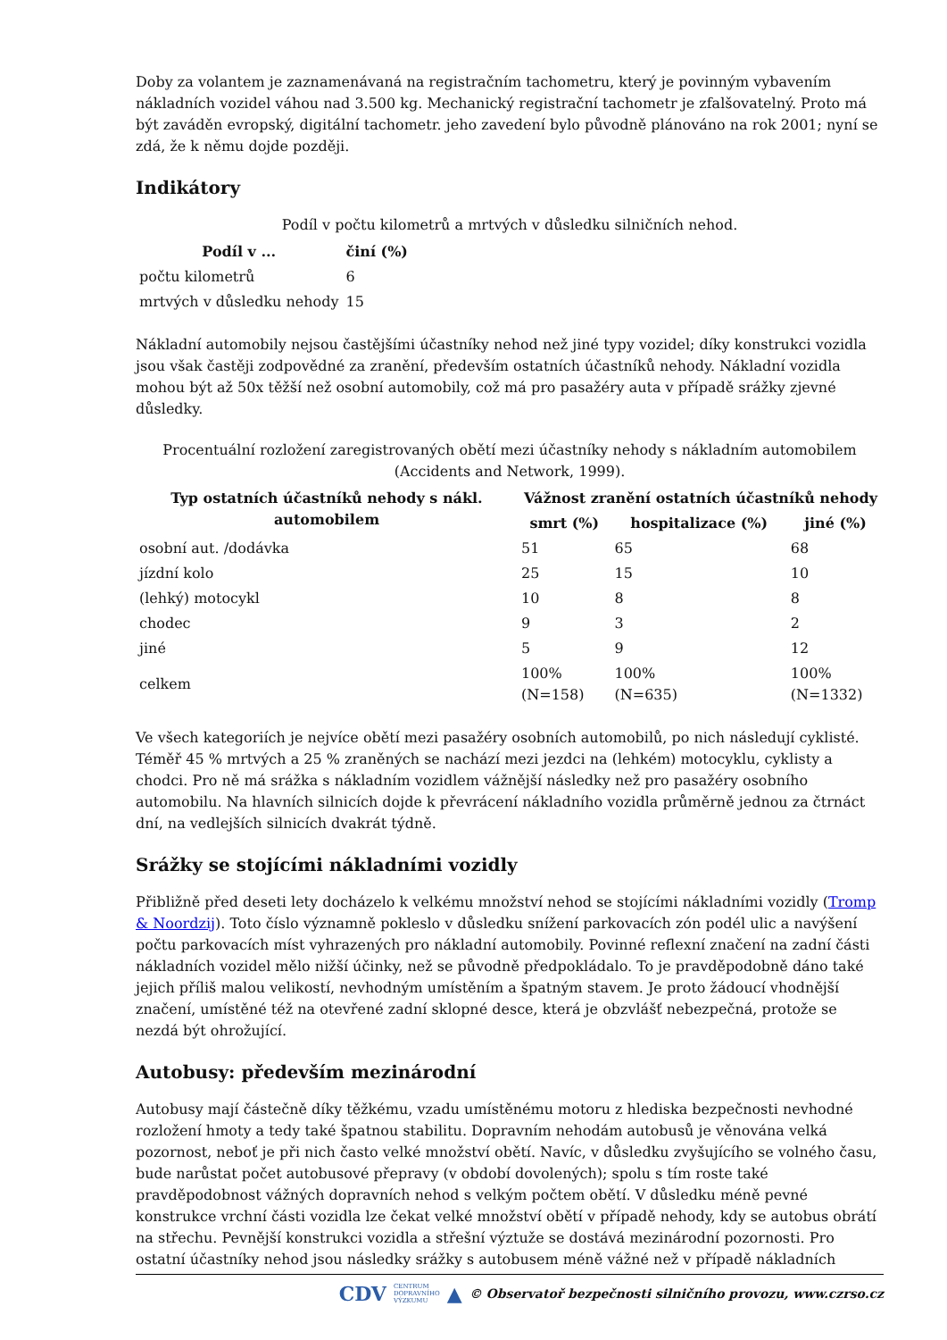Doby za volantem je zaznamenávaná na registračním tachometru, který je povinným vybavením nákladních vozidel váhou nad 3.500 kg. Mechanický registrační tachometr je zfalšovatelný. Proto má být zaváděn evropský, digitální tachometr. jeho zavedení bylo původně plánováno na rok 2001; nyní se zdá, že k němu dojde později.
Indikátory
Podíl v počtu kilometrů a mrtvých v důsledku silničních nehod.
| Podíl v ... | činí (%) |
| --- | --- |
| počtu kilometrů | 6 |
| mrtvých v důsledku nehody | 15 |
Nákladní automobily nejsou častějšími účastníky nehod než jiné typy vozidel; díky konstrukci vozidla jsou však častěji zodpovědné za zranění, především ostatních účastníků nehody. Nákladní vozidla mohou být až 50x těžší než osobní automobily, což má pro pasažéry auta v případě srážky zjevné důsledky.
Procentuální rozložení zaregistrovaných obětí mezi účastníky nehody s nákladním automobilem (Accidents and Network, 1999).
| Typ ostatních účastníků nehody s nákl. automobilem | Vážnost zranění ostatních účastníků nehody | | |
| --- | --- | --- | --- |
| | smrt (%) | hospitalizace (%) | jiné (%) |
| osobní aut. /dodávka | 51 | 65 | 68 |
| jízdní kolo | 25 | 15 | 10 |
| (lehký) motocykl | 10 | 8 | 8 |
| chodec | 9 | 3 | 2 |
| jiné | 5 | 9 | 12 |
| celkem | 100% (N=158) | 100% (N=635) | 100% (N=1332) |
Ve všech kategoriích je nejvíce obětí mezi pasažéry osobních automobilů, po nich následují cyklisté. Téměř 45 % mrtvých a 25 % zraněných se nachází mezi jezdci na (lehkém) motocyklu, cyklisty a chodci. Pro ně má srážka s nákladním vozidlem vážnější následky než pro pasažéry osobního automobilu. Na hlavních silnicích dojde k převrácení nákladního vozidla průměrně jednou za čtrnáct dní, na vedlejších silnicích dvakrát týdně.
Srážky se stojícími nákladními vozidly
Přibližně před deseti lety docházelo k velkému množství nehod se stojícími nákladními vozidly (Tromp & Noordzij). Toto číslo významně pokleslo v důsledku snížení parkovacích zón podél ulic a navýšení počtu parkovacích míst vyhrazených pro nákladní automobily. Povinné reflexní značení na zadní části nákladních vozidel mělo nižší účinky, než se původně předpokládalo. To je pravděpodobně dáno také jejich příliš malou velikostí, nevhodným umístěním a špatným stavem. Je proto žádoucí vhodnější značení, umístěné též na otevřené zadní sklopné desce, která je obzvlášť nebezpečná, protože se nezdá být ohrožující.
Autobusy: především mezinárodní
Autobusy mají částečně díky těžkému, vzadu umístěnému motoru z hlediska bezpečnosti nevhodné rozložení hmoty a tedy také špatnou stabilitu. Dopravním nehodám autobusů je věnována velká pozornost, neboť je při nich často velké množství obětí. Navíc, v důsledku zvyšujícího se volného času, bude narůstat počet autobusové přepravy (v období dovolených); spolu s tím roste také pravděpodobnost vážných dopravních nehod s velkým počtem obětí. V důsledku méně pevné konstrukce vrchní části vozidla lze čekat velké množství obětí v případě nehody, kdy se autobus obrátí na střechu. Pevnější konstrukci vozidla a střešní výztuže se dostává mezinárodní pozornosti. Pro ostatní účastníky nehod jsou následky srážky s autobusem méně vážné než v případě nákladních
CDV CENTRUM
DOPRAVNÍHO
VÝZKUMU ▲ © Observatoř bezpečnosti silničního provozu, www.czrso.cz